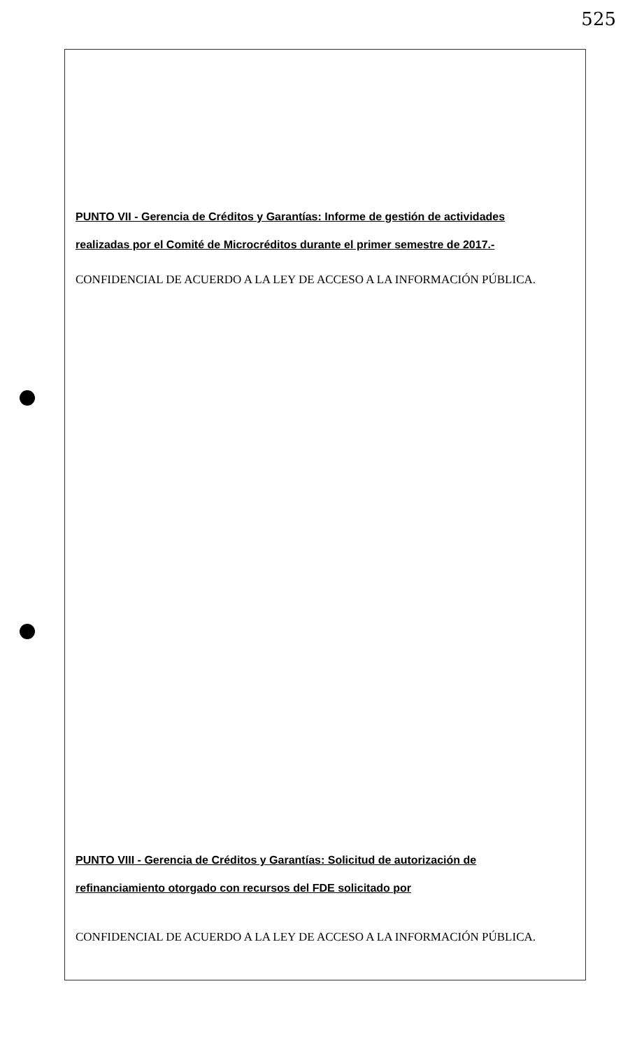525
PUNTO VII - Gerencia de Créditos y Garantías: Informe de gestión de actividades realizadas por el Comité de Microcréditos durante el primer semestre de 2017.-
CONFIDENCIAL DE ACUERDO A LA LEY DE ACCESO A LA INFORMACIÓN PÚBLICA.
PUNTO VIII - Gerencia de Créditos y Garantías: Solicitud de autorización de refinanciamiento otorgado con recursos del FDE solicitado por
CONFIDENCIAL DE ACUERDO A LA LEY DE ACCESO A LA INFORMACIÓN PÚBLICA.